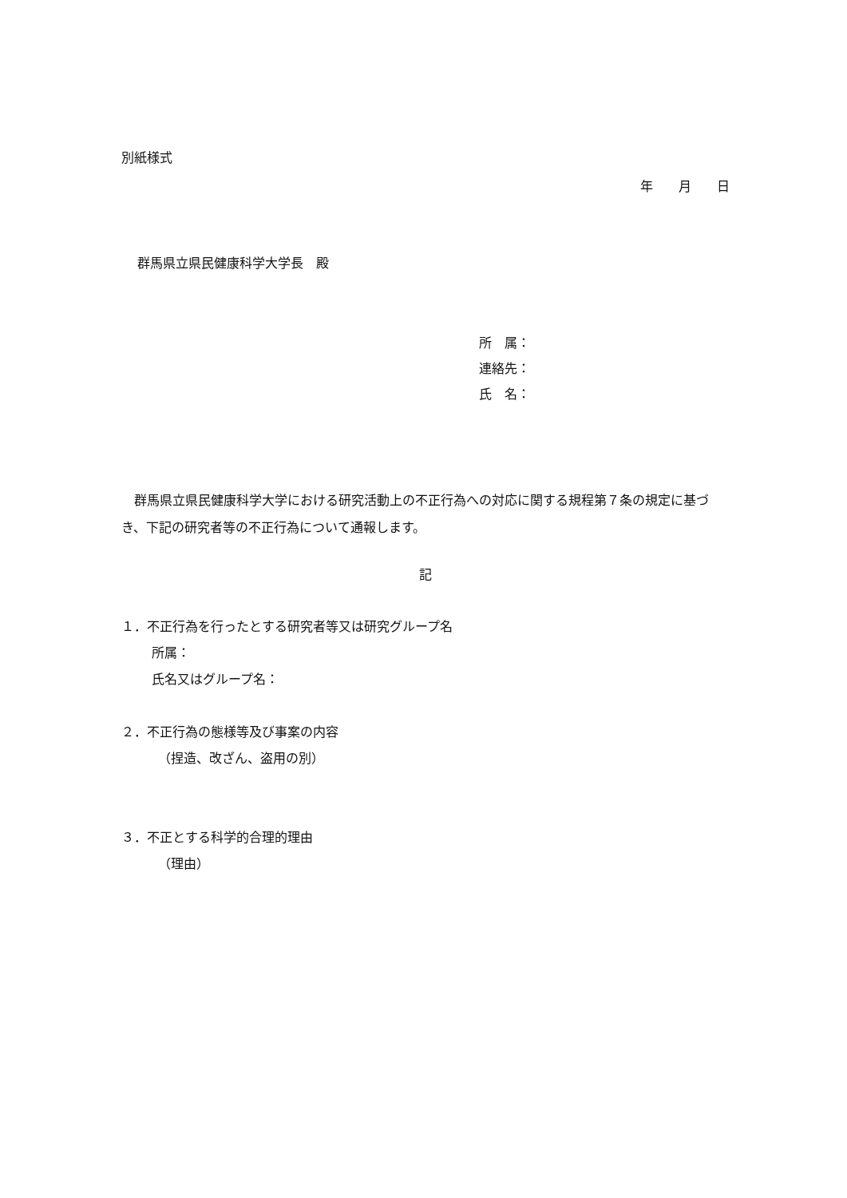別紙様式
年　　月　　日
群馬県立県民健康科学大学長　殿
所　属：
連絡先：
氏　名：
群馬県立県民健康科学大学における研究活動上の不正行為への対応に関する規程第７条の規定に基づき、下記の研究者等の不正行為について通報します。
記
１．不正行為を行ったとする研究者等又は研究グループ名
所属：
氏名又はグループ名：
２．不正行為の態様等及び事案の内容
（捏造、改ざん、盗用の別）
３．不正とする科学的合理的理由
（理由）